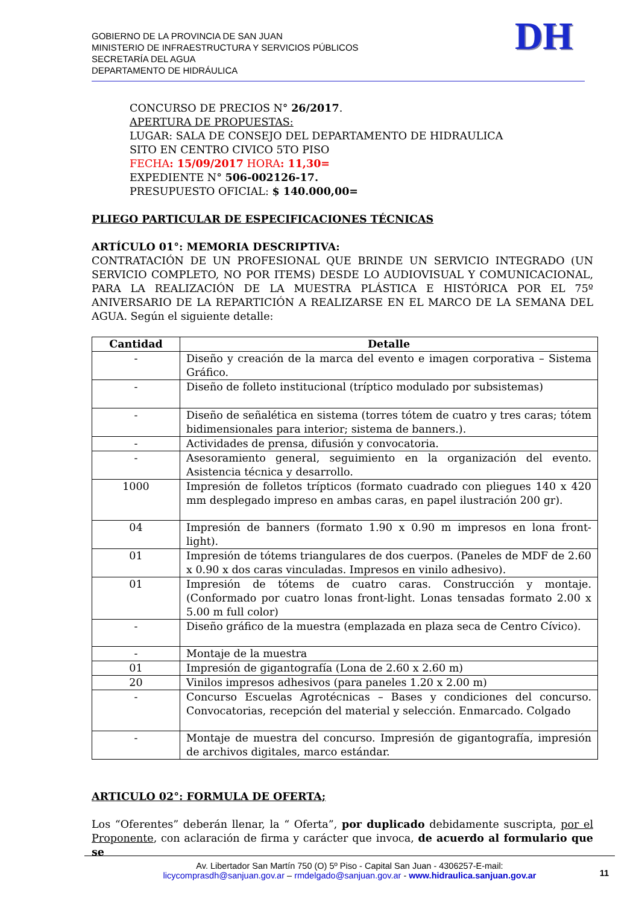GOBIERNO DE LA PROVINCIA DE SAN JUAN
MINISTERIO DE INFRAESTRUCTURA Y SERVICIOS PÚBLICOS
SECRETARÍA DEL AGUA
DEPARTAMENTO DE HIDRÁULICA
DH
CONCURSO DE PRECIOS N° 26/2017.
APERTURA DE PROPUESTAS:
LUGAR: SALA DE CONSEJO DEL DEPARTAMENTO DE HIDRAULICA
SITO EN CENTRO CIVICO 5TO PISO
FECHA: 15/09/2017 HORA: 11,30=
EXPEDIENTE N° 506-002126-17.
PRESUPUESTO OFICIAL: $ 140.000,00=
PLIEGO PARTICULAR DE ESPECIFICACIONES TÉCNICAS
ARTÍCULO 01°: MEMORIA DESCRIPTIVA:
CONTRATACIÓN DE UN PROFESIONAL QUE BRINDE UN SERVICIO INTEGRADO (UN SERVICIO COMPLETO, NO POR ITEMS) DESDE LO AUDIOVISUAL Y COMUNICACIONAL, PARA LA REALIZACIÓN DE LA MUESTRA PLÁSTICA E HISTÓRICA POR EL 75º ANIVERSARIO DE LA REPARTICIÓN A REALIZARSE EN EL MARCO DE LA SEMANA DEL AGUA. Según el siguiente detalle:
| Cantidad | Detalle |
| --- | --- |
| - | Diseño y creación de la marca del evento e imagen corporativa – Sistema Gráfico. |
| - | Diseño de folleto institucional (tríptico modulado por subsistemas) |
| - | Diseño de señalética en sistema (torres tótem de cuatro y tres caras; tótem bidimensionales para interior; sistema de banners.). |
| - | Actividades de prensa, difusión y convocatoria. |
| - | Asesoramiento general, seguimiento en la organización del evento. Asistencia técnica y desarrollo. |
| 1000 | Impresión de folletos trípticos (formato cuadrado con pliegues 140 x 420 mm desplegado impreso en ambas caras, en papel ilustración 200 gr). |
| 04 | Impresión de banners (formato 1.90 x 0.90 m impresos en lona front- light). |
| 01 | Impresión de tótems triangulares de dos cuerpos. (Paneles de MDF de 2.60 x 0.90 x dos caras vinculadas. Impresos en vinilo adhesivo). |
| 01 | Impresión de tótems de cuatro caras. Construcción y montaje. (Conformado por cuatro lonas front-light. Lonas tensadas formato 2.00 x 5.00 m full color) |
| - | Diseño gráfico de la muestra (emplazada en plaza seca de Centro Cívico). |
| - | Montaje de la muestra |
| 01 | Impresión de gigantografía (Lona de 2.60 x 2.60 m) |
| 20 | Vinilos impresos adhesivos (para paneles 1.20 x 2.00 m) |
| - | Concurso Escuelas Agrotécnicas – Bases y condiciones del concurso. Convocatorias, recepción del material y selección. Enmarcado. Colgado |
| - | Montaje de muestra del concurso. Impresión de gigantografía, impresión de archivos digitales, marco estándar. |
ARTICULO 02°: FORMULA DE OFERTA;
Los “Oferentes” deberán llenar, la “ Oferta”, por duplicado debidamente suscripta, por el Proponente, con aclaración de firma y carácter que invoca, de acuerdo al formulario que se
Av. Libertador San Martín 750 (O) 5º Piso - Capital San Juan - 4306257-E-mail:
licycomprasdh@sanjuan.gov.ar – rmdelgado@sanjuan.gov.ar - www.hidraulica.sanjuan.gov.ar
11